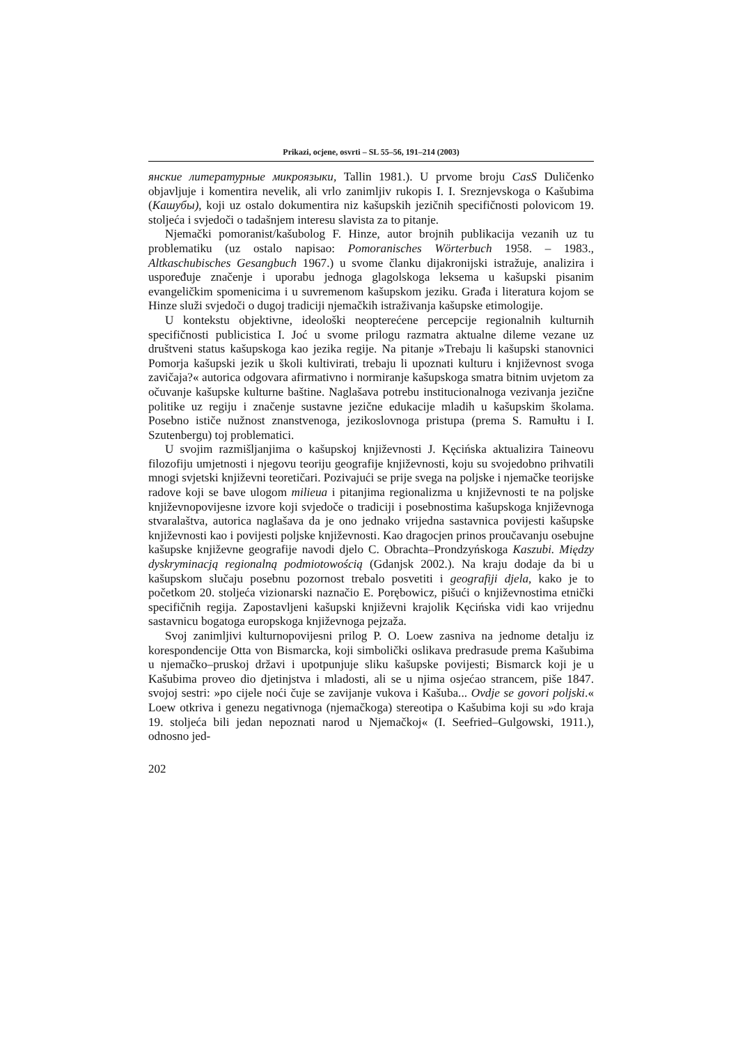Prikazi, ocjene, osvrti – SL 55–56, 191–214 (2003)
янские литературные микроязыки, Tallin 1981.). U prvome broju CasS Duličenko objavljuje i komentira nevelik, ali vrlo zanimljiv rukopis I. I. Sreznjevskoga o Kašubima (Кашубы), koji uz ostalo dokumentira niz kašupskih jezičnih specifičnosti polovicom 19. stoljeća i svjedoči o tadašnjem interesu slavista za to pitanje.
Njemački pomoranist/kašubolog F. Hinze, autor brojnih publikacija vezanih uz tu problematiku (uz ostalo napisao: Pomoranisches Wörterbuch 1958. – 1983., Altkaschubisches Gesangbuch 1967.) u svome članku dijakronijski istražuje, analizira i uspoređuje značenje i uporabu jednoga glagolskoga leksema u kašupski pisanim evangeličkim spomenicima i u suvremenom kašupskom jeziku. Građa i literatura kojom se Hinze služi svjedoči o dugoj tradiciji njemačkih istraživanja kašupske etimologije.
U kontekstu objektivne, ideološki neopterećene percepcije regionalnih kulturnih specifičnosti publicistica I. Joć u svome prilogu razmatra aktualne dileme vezane uz društveni status kašupskoga kao jezika regije. Na pitanje »Trebaju li kašupski stanovnici Pomorja kašupski jezik u školi kultivirati, trebaju li upoznati kulturu i književnost svoga zavičaja?« autorica odgovara afirmativno i normiranje kašupskoga smatra bitnim uvjetom za očuvanje kašupske kulturne baštine. Naglašava potrebu institucionalnoga vezivanja jezične politike uz regiju i značenje sustavne jezične edukacije mladih u kašupskim školama. Posebno ističe nužnost znanstvenoga, jezikoslovnoga pristupa (prema S. Ramułtu i I. Szutenbergu) toj problematici.
U svojim razmišljanjima o kašupskoj književnosti J. Kęcińska aktualizira Taineovu filozofiju umjetnosti i njegovu teoriju geografije književnosti, koju su svojedobno prihvatili mnogi svjetski književni teoretičari. Pozivajući se prije svega na poljske i njemačke teorijske radove koji se bave ulogom milieua i pitanjima regionalizma u književnosti te na poljske književnopovijesne izvore koji svjedoče o tradiciji i posebnostima kašupskoga književnoga stvaralaštva, autorica naglašava da je ono jednako vrijedna sastavnica povijesti kašupske književnosti kao i povijesti poljske književnosti. Kao dragocjen prinos proučavanju osebujne kašupske književne geografije navodi djelo C. Obrachta–Prondzyńskoga Kaszubi. Między dyskryminacją regionalną podmiotowością (Gdanjsk 2002.). Na kraju dodaje da bi u kašupskom slučaju posebnu pozornost trebalo posvetiti i geografiji djela, kako je to početkom 20. stoljeća vizionarski naznačio E. Porębowicz, pišući o književnostima etnički specifičnih regija. Zapostavljeni kašupski književni krajolik Kęcińska vidi kao vrijednu sastavnicu bogatoga europskoga književnoga pejzaža.
Svoj zanimljivi kulturnopovijesni prilog P. O. Loew zasniva na jednome detalju iz korespondencije Otta von Bismarcka, koji simbolički oslikava predrasude prema Kašubima u njemačko–pruskoj državi i upotpunjuje sliku kašupske povijesti; Bismarck koji je u Kašubima proveo dio djetinjstva i mladosti, ali se u njima osjećao strancem, piše 1847. svojoj sestri: »po cijele noći čuje se zavijanje vukova i Kašuba... Ovdje se govori poljski.« Loew otkriva i genezu negativnoga (njemačkoga) stereotipa o Kašubima koji su »do kraja 19. stoljeća bili jedan nepoznati narod u Njemačkoj« (I. Seefried–Gulgowski, 1911.), odnosno jed-
202